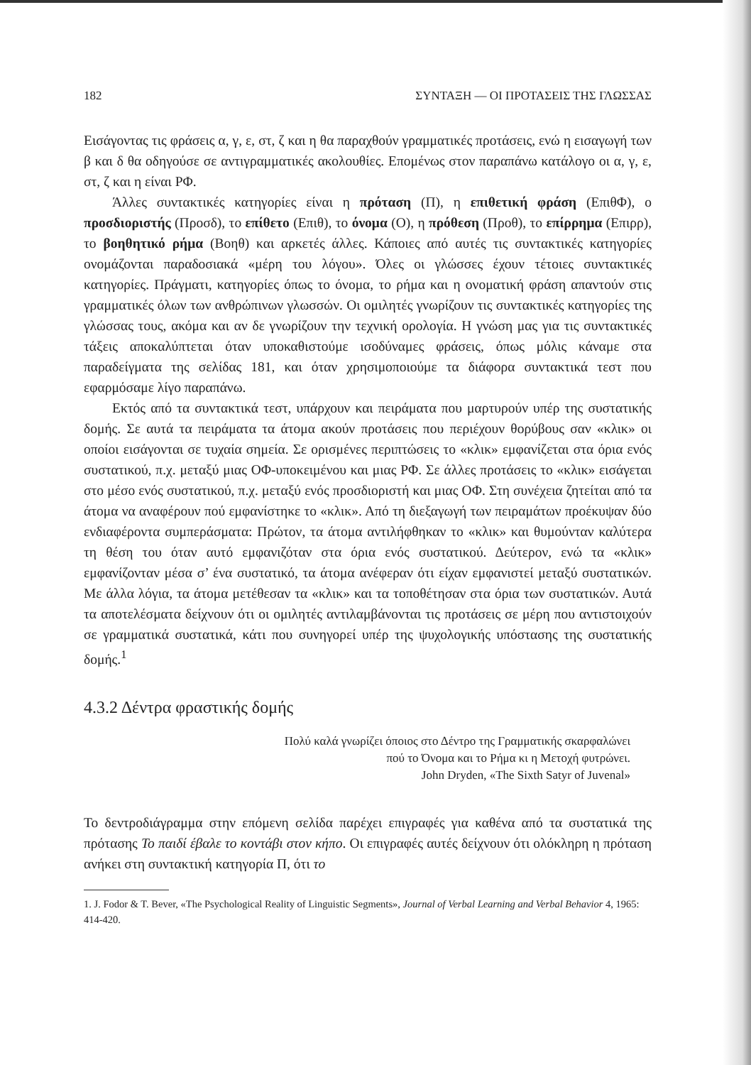182 ΣΥΝΤΑΞΗ — ΟΙ ΠΡΟΤΑΣΕΙΣ ΤΗΣ ΓΛΩΣΣΑΣ
Εισάγοντας τις φράσεις α, γ, ε, στ, ζ και η θα παραχθούν γραμματικές προτάσεις, ενώ η εισαγωγή των β και δ θα οδηγούσε σε αντιγραμματικές ακολουθίες. Επομένως στον παραπάνω κατάλογο οι α, γ, ε, στ, ζ και η είναι ΡΦ.
Άλλες συντακτικές κατηγορίες είναι η πρόταση (Π), η επιθετική φράση (ΕπιθΦ), ο προσδιοριστής (Προσδ), το επίθετο (Επιθ), το όνομα (Ο), η πρόθεση (Προθ), το επίρρημα (Επιρρ), το βοηθητικό ρήμα (Βοηθ) και αρκετές άλλες. Κάποιες από αυτές τις συντακτικές κατηγορίες ονομάζονται παραδοσιακά «μέρη του λόγου». Όλες οι γλώσσες έχουν τέτοιες συντακτικές κατηγορίες. Πράγματι, κατηγορίες όπως το όνομα, το ρήμα και η ονοματική φράση απαντούν στις γραμματικές όλων των ανθρώπινων γλωσσών. Οι ομιλητές γνωρίζουν τις συντακτικές κατηγορίες της γλώσσας τους, ακόμα και αν δε γνωρίζουν την τεχνική ορολογία. Η γνώση μας για τις συντακτικές τάξεις αποκαλύπτεται όταν υποκαθιστούμε ισοδύναμες φράσεις, όπως μόλις κάναμε στα παραδείγματα της σελίδας 181, και όταν χρησιμοποιούμε τα διάφορα συντακτικά τεστ που εφαρμόσαμε λίγο παραπάνω.
Εκτός από τα συντακτικά τεστ, υπάρχουν και πειράματα που μαρτυρούν υπέρ της συστατικής δομής. Σε αυτά τα πειράματα τα άτομα ακούν προτάσεις που περιέχουν θορύβους σαν «κλικ» οι οποίοι εισάγονται σε τυχαία σημεία. Σε ορισμένες περιπτώσεις το «κλικ» εμφανίζεται στα όρια ενός συστατικού, π.χ. μεταξύ μιας ΟΦ-υποκειμένου και μιας ΡΦ. Σε άλλες προτάσεις το «κλικ» εισάγεται στο μέσο ενός συστατικού, π.χ. μεταξύ ενός προσδιοριστή και μιας ΟΦ. Στη συνέχεια ζητείται από τα άτομα να αναφέρουν πού εμφανίστηκε το «κλικ». Από τη διεξαγωγή των πειραμάτων προέκυψαν δύο ενδιαφέροντα συμπεράσματα: Πρώτον, τα άτομα αντιλήφθηκαν το «κλικ» και θυμούνταν καλύτερα τη θέση του όταν αυτό εμφανιζόταν στα όρια ενός συστατικού. Δεύτερον, ενώ τα «κλικ» εμφανίζονταν μέσα σ’ ένα συστατικό, τα άτομα ανέφεραν ότι είχαν εμφανιστεί μεταξύ συστατικών. Με άλλα λόγια, τα άτομα μετέθεσαν τα «κλικ» και τα τοποθέτησαν στα όρια των συστατικών. Αυτά τα αποτελέσματα δείχνουν ότι οι ομιλητές αντιλαμβάνονται τις προτάσεις σε μέρη που αντιστοιχούν σε γραμματικά συστατικά, κάτι που συνηγορεί υπέρ της ψυχολογικής υπόστασης της συστατικής δομής.<sup>1</sup>
4.3.2 Δέντρα φραστικής δομής
Πολύ καλά γνωρίζει όποιος στο Δέντρο της Γραμματικής σκαρφαλώνει
πού το Όνομα και το Ρήμα κι η Μετοχή φυτρώνει.
John Dryden, «The Sixth Satyr of Juvenal»
Το δεντροδιάγραμμα στην επόμενη σελίδα παρέχει επιγραφές για καθένα από τα συστατικά της πρότασης Το παιδί έβαλε το κοντάβι στον κήπο. Οι επιγραφές αυτές δείχνουν ότι ολόκληρη η πρόταση ανήκει στη συντακτική κατηγορία Π, ότι το
1. J. Fodor & T. Bever, «The Psychological Reality of Linguistic Segments», Journal of Verbal Learning and Verbal Behavior 4, 1965: 414-420.